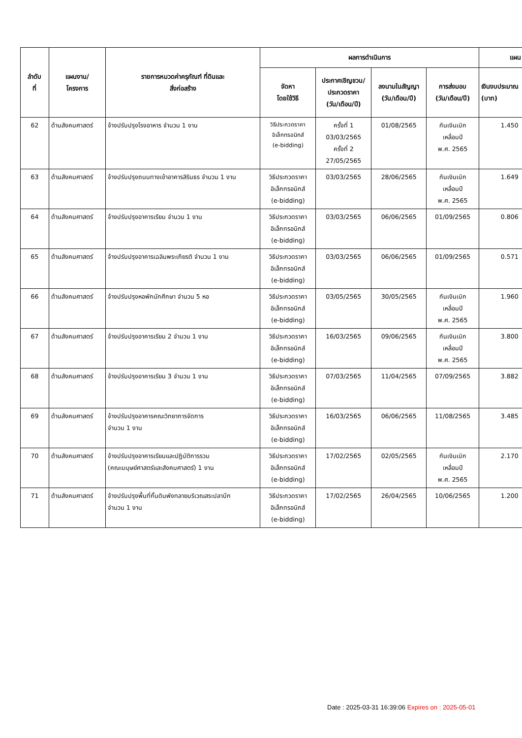| ลำดับ ที่ | แผนงาน/ โครงการ | รายการหมวดค่าครุภัณฑ์ ที่ดินและ สิ่งก่อสร้าง | ผลการดำเนินการ | | | | แผน |
| --- | --- | --- | --- | --- | --- | --- | --- |
| | | | จัดหา โดยใช้วิธี | ประกาศเชิญชวน/ ประกวดราคา (วัน/เดือน/ปี) | ลงนามในสัญญา (วัน/เดือน/ปี) | การส่งมอบ (วัน/เดือน/ปี) | เงินงบประมาณ (บาท) |
| 62 | ด้านสังคมศาสตร์ | จ้างปรับปรุงโรงอาหาร จำนวน 1 งาน | วิธีประกวดราคา อิเล็กทรอนิกส์ (e-bidding) | ครั้งที่ 1 03/03/2565 ครั้งที่ 2 27/05/2565 | 01/08/2565 | กันเงินเบิก เหลื่อมปี พ.ศ. 2565 | 1.450 |
| 63 | ด้านสังคมศาสตร์ | จ้างปรับปรุงถนนทางเข้าอาคารสิรินธร จำนวน 1 งาน | วิธีประกวดราคา อิเล็กทรอนิกส์ (e-bidding) | 03/03/2565 | 28/06/2565 | กันเงินเบิก เหลื่อมปี พ.ศ. 2565 | 1.649 |
| 64 | ด้านสังคมศาสตร์ | จ้างปรับปรุงอาคารเรียน จำนวน 1 งาน | วิธีประกวดราคา อิเล็กทรอนิกส์ (e-bidding) | 03/03/2565 | 06/06/2565 | 01/09/2565 | 0.806 |
| 65 | ด้านสังคมศาสตร์ | จ้างปรับปรุงอาคารเฉลิมพระเกียรติ จำนวน 1 งาน | วิธีประกวดราคา อิเล็กทรอนิกส์ (e-bidding) | 03/03/2565 | 06/06/2565 | 01/09/2565 | 0.571 |
| 66 | ด้านสังคมศาสตร์ | จ้างปรับปรุงหอพักนักศึกษา จำนวน 5 หอ | วิธีประกวดราคา อิเล็กทรอนิกส์ (e-bidding) | 03/05/2565 | 30/05/2565 | กันเงินเบิก เหลื่อมปี พ.ศ. 2565 | 1.960 |
| 67 | ด้านสังคมศาสตร์ | จ้างปรับปรุงอาคารเรียน 2 จำนวน 1 งาน | วิธีประกวดราคา อิเล็กทรอนิกส์ (e-bidding) | 16/03/2565 | 09/06/2565 | กันเงินเบิก เหลื่อมปี พ.ศ. 2565 | 3.800 |
| 68 | ด้านสังคมศาสตร์ | จ้างปรับปรุงอาคารเรียน 3 จำนวน 1 งาน | วิธีประกวดราคา อิเล็กทรอนิกส์ (e-bidding) | 07/03/2565 | 11/04/2565 | 07/09/2565 | 3.882 |
| 69 | ด้านสังคมศาสตร์ | จ้างปรับปรุงอาคารคณะวิทยาการจัดการ จำนวน 1 งาน | วิธีประกวดราคา อิเล็กทรอนิกส์ (e-bidding) | 16/03/2565 | 06/06/2565 | 11/08/2565 | 3.485 |
| 70 | ด้านสังคมศาสตร์ | จ้างปรับปรุงอาคารเรียนและปฏิบัติการรวม (คณะมนุษย์ศาสตร์และสังคมศาสตร์) 1 งาน | วิธีประกวดราคา อิเล็กทรอนิกส์ (e-bidding) | 17/02/2565 | 02/05/2565 | กันเงินเบิก เหลื่อมปี พ.ศ. 2565 | 2.170 |
| 71 | ด้านสังคมศาสตร์ | จ้างปรับปรุงพื้นที่กั้นดินพังทลายบริเวณสระปลาบึก จำนวน 1 งาน | วิธีประกวดราคา อิเล็กทรอนิกส์ (e-bidding) | 17/02/2565 | 26/04/2565 | 10/06/2565 | 1.200 |
Date : 2025-03-31 16:39:06 Expires on : 2025-05-01